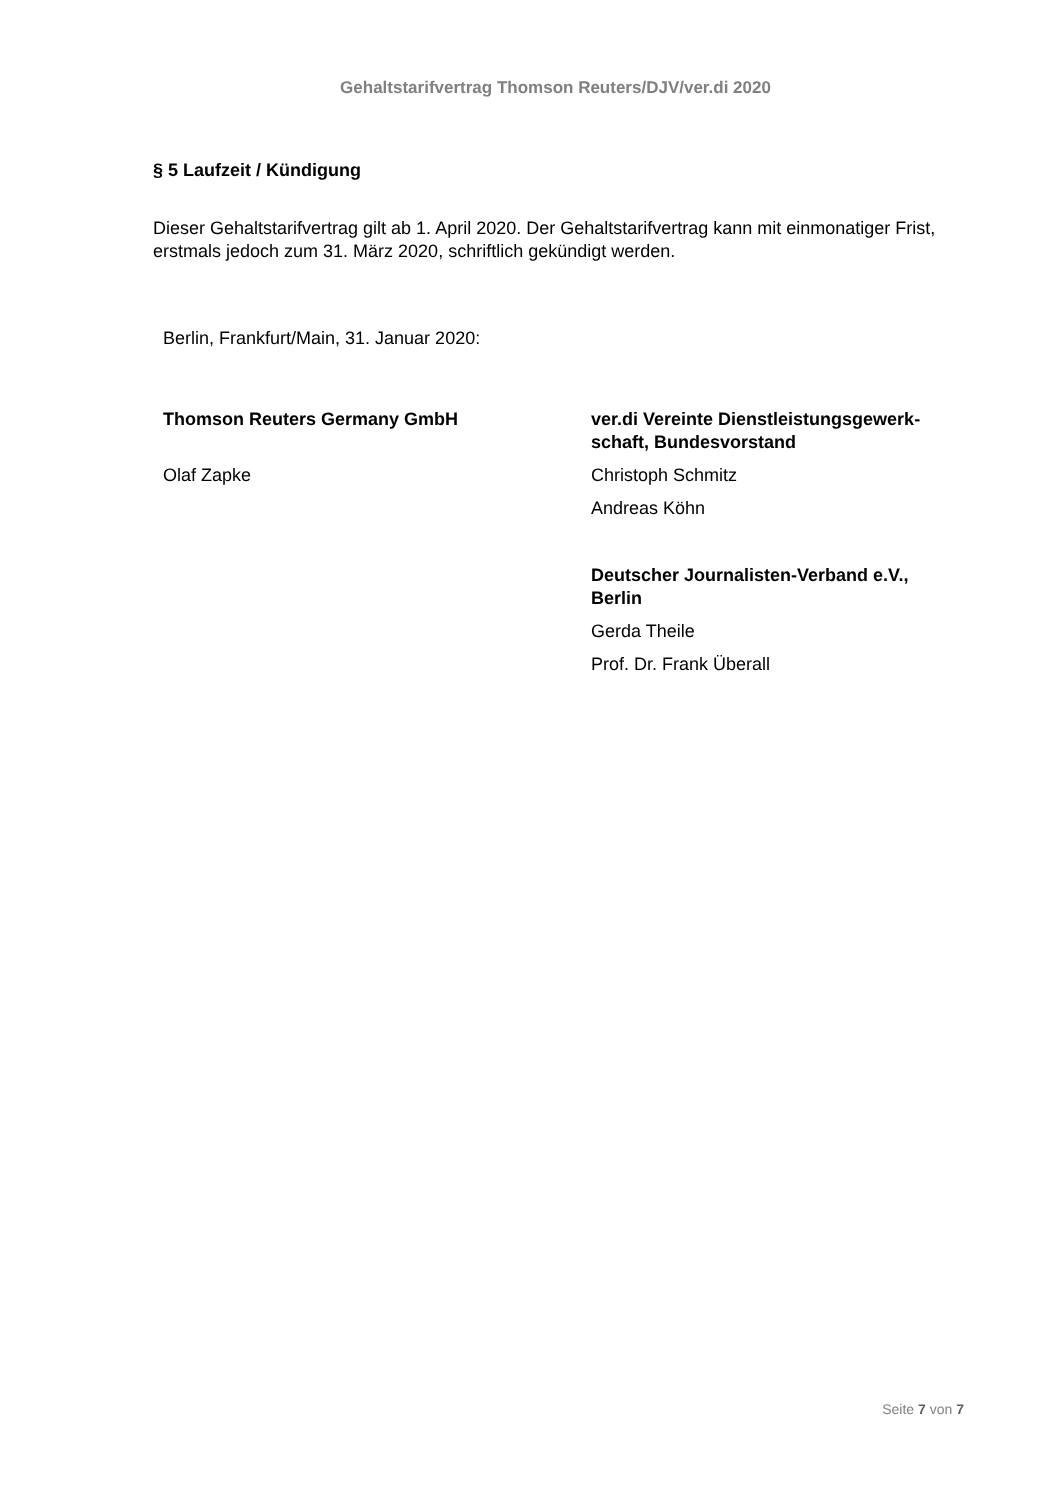Gehaltstarifvertrag Thomson Reuters/DJV/ver.di 2020
§ 5 Laufzeit / Kündigung
Dieser Gehaltstarifvertrag gilt ab 1. April 2020. Der Gehaltstarifvertrag kann mit einmonatiger Frist, erstmals jedoch zum 31. März 2020, schriftlich gekündigt werden.
Berlin, Frankfurt/Main, 31. Januar 2020:
Thomson Reuters Germany GmbH
Olaf Zapke
ver.di Vereinte Dienstleistungsgewerk-schaft, Bundesvorstand
Christoph Schmitz
Andreas Köhn
Deutscher Journalisten-Verband e.V., Berlin
Gerda Theile
Prof. Dr. Frank Überall
Seite 7 von 7